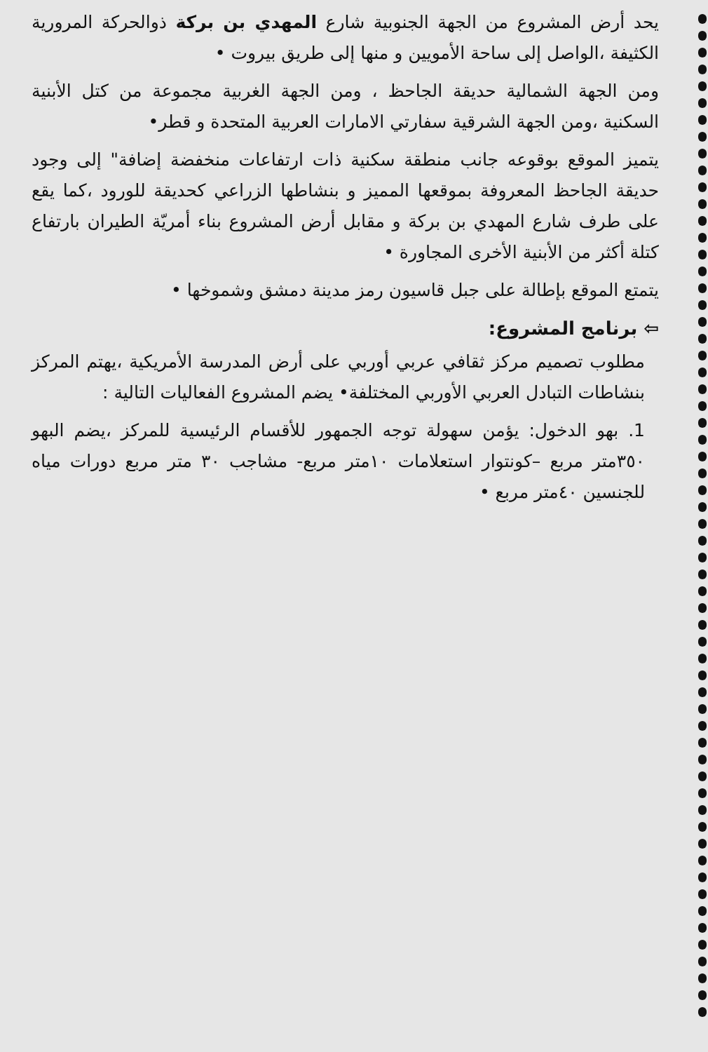يحد أرض المشروع من الجهة الجنوبية شارع المهدي بن بركة ذوالحركة المرورية الكثيفة ،الواصل إلى ساحة الأمويين و منها إلى طريق بيروت •
ومن الجهة الشمالية حديقة الجاحظ ، ومن الجهة الغربية مجموعة من كتل الأبنية السكنية ،ومن الجهة الشرقية سفارتي الامارات العربية المتحدة و قطر•
يتميز الموقع بوقوعه جانب منطقة سكنية ذات ارتفاعات منخفضة إضافة" إلى وجود حديقة الجاحظ المعروفة بموقعها المميز و بنشاطها الزراعي كحديقة للورود ،كما يقع على طرف شارع المهدي بن بركة و مقابل أرض المشروع بناء أمريّة الطيران بارتفاع كتلة أكثر من الأبنية الأخرى المجاورة •
يتمتع الموقع بإطالة على جبل قاسيون رمز مدينة دمشق وشموخها •
⇦ برنامج المشروع:
مطلوب تصميم مركز ثقافي عربي أوربي على أرض المدرسة الأمريكية ،يهتم المركز بنشاطات التبادل العربي الأوربي المختلفة• يضم المشروع الفعاليات التالية :
1. بهو الدخول: يؤمن سهولة توجه الجمهور للأقسام الرئيسية للمركز ،يضم البهو ٣٥٠متر مربع –كونتوار استعلامات ١٠متر مربع- مشاجب ٣٠ متر مربع دورات مياه للجنسين ٤٠متر مربع •